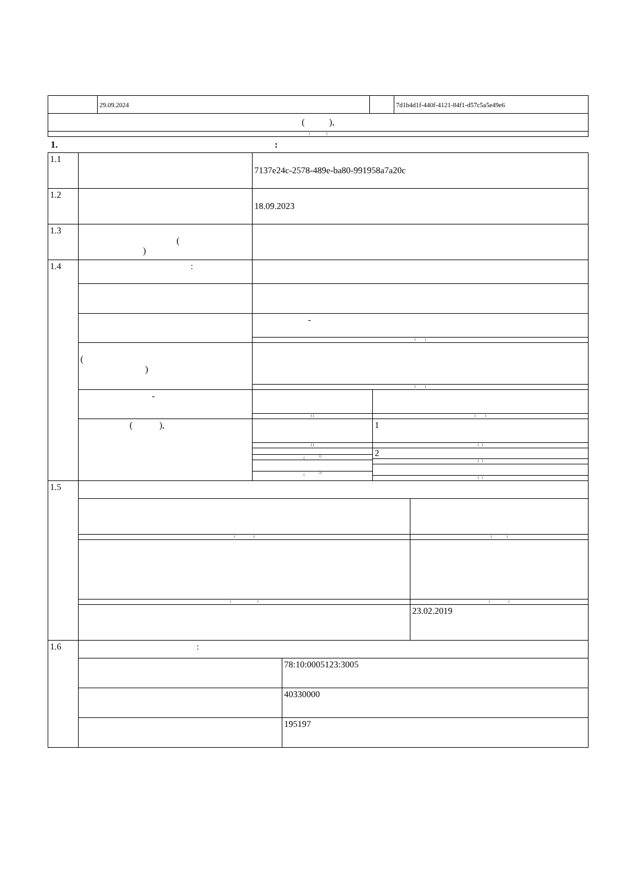| | 29.09.2024 | | 7d1b4d1f-440f-4121-84f1-d57c5a5e49e6 |
| ( ), | | | |
| ( ) | | | |
1. :
| 1.1 | | 7137e24c-2578-489e-ba80-991958a7a20c | |
| 1.2 | | 18.09.2023 | |
| 1.3 | ( ) | | |
| 1.4 | : | | |
| | | - | |
| | | ( ) | |
| | ( ) | | |
| | | ( ) | |
| | - | | |
| | | ( ) | ( ) |
| | ( ), | | 1 |
| | | ( ) | ( ) |
| | | ( <sup>1)</sup> ( <sup>2)</sup> | 2 ( ) ( ) |
| 1.5 | | |
| | ( ) | ( ) |
| | ( ) | ( ) |
| | | 23.02.2019 |
| 1.6 | : | |
| | | 78:10:0005123:3005 |
| | | 40330000 |
| | | 195197 |